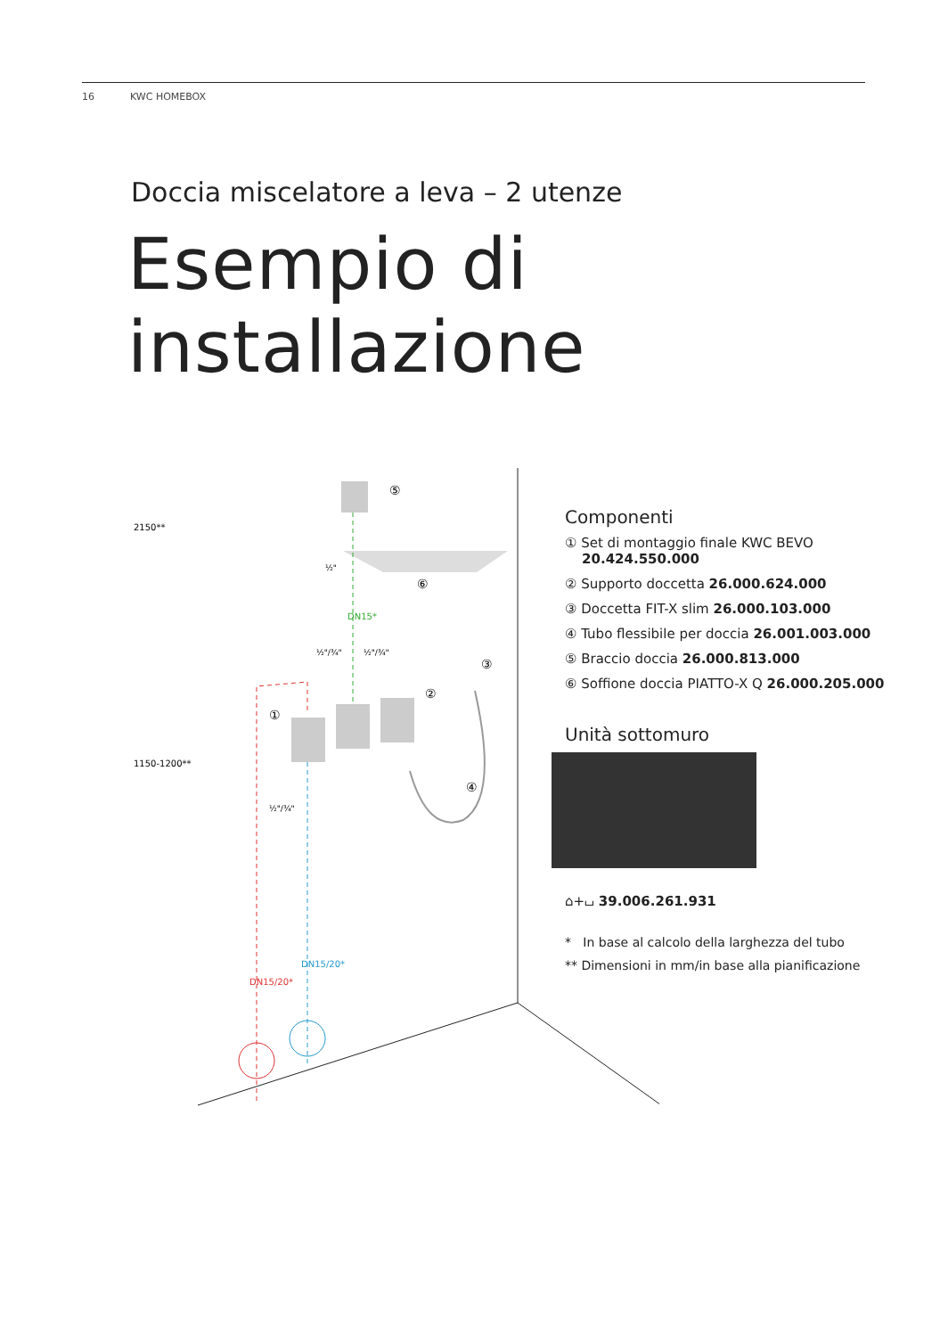16 KWC HOMEBOX
Doccia miscelatore a leva – 2 utenze
Esempio di installazione
2150**
1150-1200**
½"
½"/¾"
½"/¾"
½"/¾"
DN15*
DN15/20*
DN15/20*
⑤
⑥
③
②
①
④
Componenti
① Set di montaggio finale KWC BEVO
20.424.550.000
② Supporto doccetta 26.000.624.000
③ Doccetta FIT-X slim 26.000.103.000
④ Tubo flessibile per doccia 26.001.003.000
⑤ Braccio doccia 26.000.813.000
⑥ Soffione doccia PIATTO-X Q 26.000.205.000
Unità sottomuro
⌂+⌴ 39.006.261.931
* In base al calcolo della larghezza del tubo
** Dimensioni in mm/in base alla pianificazione